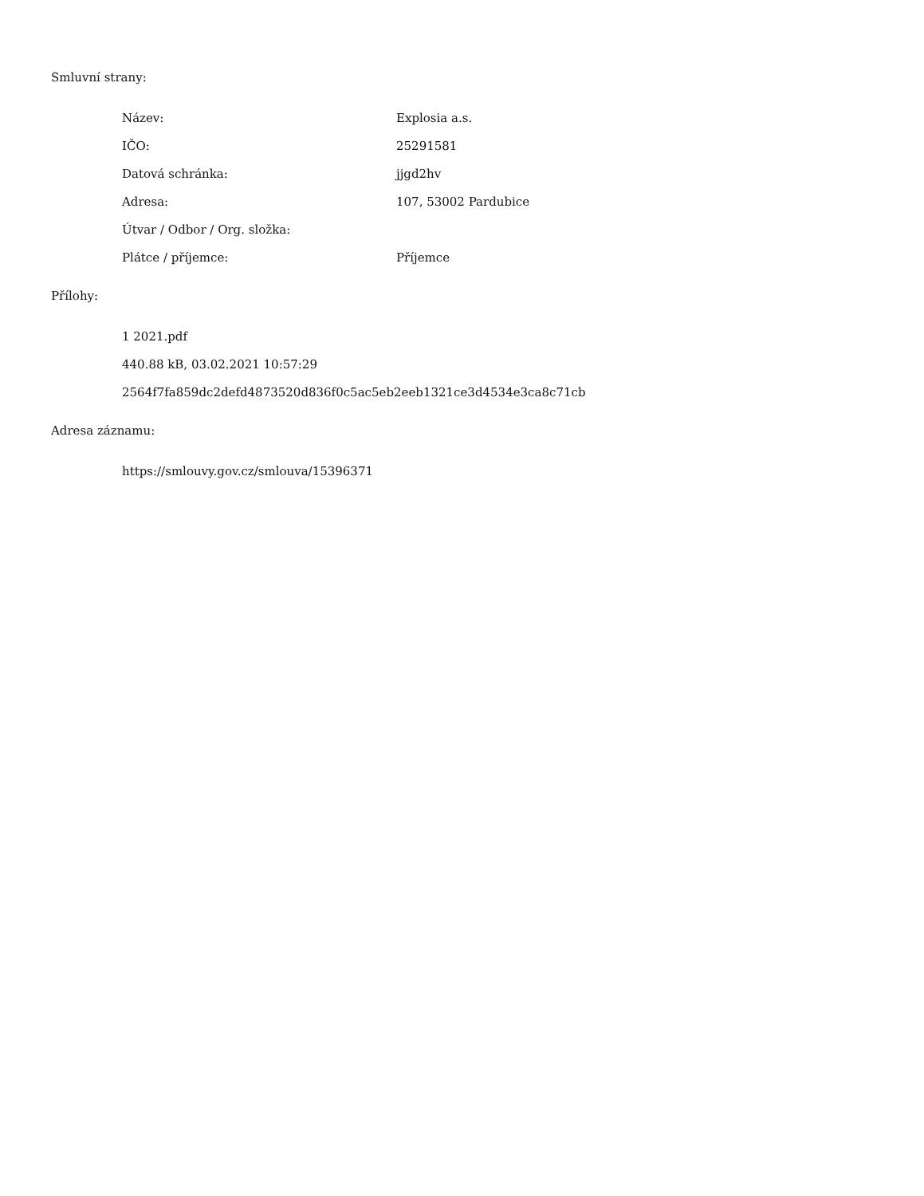Smluvní strany:
| Název: | Explosia a.s. |
| IČO: | 25291581 |
| Datová schránka: | jjgd2hv |
| Adresa: | 107, 53002 Pardubice |
| Útvar / Odbor / Org. složka: | |
| Plátce / příjemce: | Příjemce |
Přílohy:
| 1 2021.pdf |
| 440.88 kB, 03.02.2021 10:57:29 |
| 2564f7fa859dc2defd4873520d836f0c5ac5eb2eeb1321ce3d4534e3ca8c71cb |
Adresa záznamu:
| https://smlouvy.gov.cz/smlouva/15396371 |